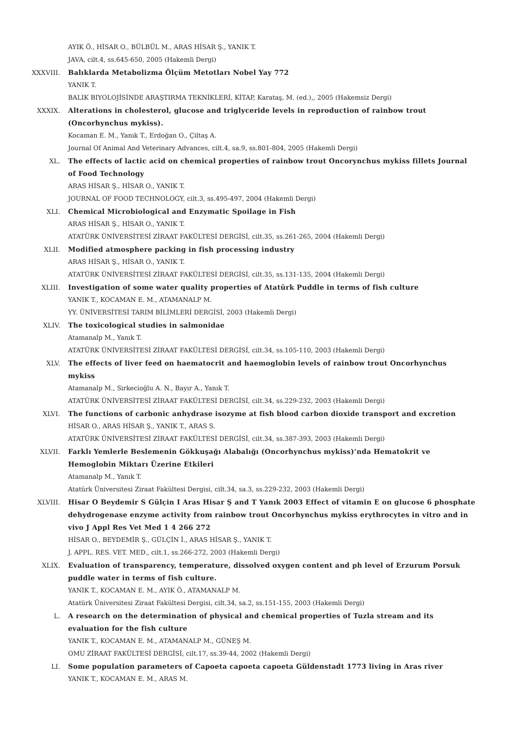AYIK Ö., HİSAR O., BÜLBÜL M., ARAS HİSAR Ş., YANIK T.
JAVA, cilt.4, ss.645-650, 2005 (Hakemli Dergi)
XXXVIII. Balıklarda Metabolizma Ölçüm Metotları Nobel Yay 772
YANIK T.
BALIK BIYOLOJİSİNDE ARAŞTIRMA TEKNİKLERİ, KİTAP, Karataş, M. (ed.),, 2005 (Hakemsiz Dergi)
XXXIX. Alterations in cholesterol, glucose and triglyceride levels in reproduction of rainbow trout (Oncorhynchus mykiss).
Kocaman E. M., Yanık T., Erdoğan O., Çiltaş A.
Journal Of Animal And Veterinary Advances, cilt.4, sa.9, ss.801-804, 2005 (Hakemli Dergi)
XL. The effects of lactic acid on chemical properties of rainbow trout Oncorynchus mykiss fillets Journal of Food Technology
ARAS HİSAR Ş., HİSAR O., YANIK T.
JOURNAL OF FOOD TECHNOLOGY, cilt.3, ss.495-497, 2004 (Hakemli Dergi)
XLI. Chemical Microbiological and Enzymatic Spoilage in Fish
ARAS HİSAR Ş., HİSAR O., YANIK T.
ATATÜRK ÜNİVERSİTESİ ZİRAAT FAKÜLTESİ DERGİSİ, cilt.35, ss.261-265, 2004 (Hakemli Dergi)
XLII. Modified atmosphere packing in fish processing industry
ARAS HİSAR Ş., HİSAR O., YANIK T.
ATATÜRK ÜNİVERSİTESİ ZİRAAT FAKÜLTESİ DERGİSİ, cilt.35, ss.131-135, 2004 (Hakemli Dergi)
XLIII. Investigation of some water quality properties of Atatürk Puddle in terms of fish culture
YANIK T., KOCAMAN E. M., ATAMANALP M.
YY. ÜNİVERSİTESİ TARIM BİLİMLERİ DERGİSİ, 2003 (Hakemli Dergi)
XLIV. The toxicological studies in salmonidae
Atamanalp M., Yanık T.
ATATÜRK ÜNİVERSİTESİ ZİRAAT FAKÜLTESİ DERGİSİ, cilt.34, ss.105-110, 2003 (Hakemli Dergi)
XLV. The effects of liver feed on haematocrit and haemoglobin levels of rainbow trout Oncorhynchus mykiss
Atamanalp M., Sirkecioğlu A. N., Bayır A., Yanık T.
ATATÜRK ÜNİVERSİTESİ ZİRAAT FAKÜLTESİ DERGİSİ, cilt.34, ss.229-232, 2003 (Hakemli Dergi)
XLVI. The functions of carbonic anhydrase isozyme at fish blood carbon dioxide transport and excretion
HİSAR O., ARAS HİSAR Ş., YANIK T., ARAS S.
ATATÜRK ÜNİVERSİTESİ ZİRAAT FAKÜLTESİ DERGİSİ, cilt.34, ss.387-393, 2003 (Hakemli Dergi)
XLVII. Farklı Yemlerle Beslemenin Gökkuşağı Alabalığı (Oncorhynchus mykiss)’nda Hematokrit ve Hemoglobin Miktarı Üzerine Etkileri
Atamanalp M., Yanık T.
Atatürk Üniversitesi Ziraat Fakültesi Dergisi, cilt.34, sa.3, ss.229-232, 2003 (Hakemli Dergi)
XLVIII. Hisar O Beydemir S Gülçin I Aras Hisar Ş and T Yanık 2003 Effect of vitamin E on glucose 6 phosphate dehydrogenase enzyme activity from rainbow trout Oncorhynchus mykiss erythrocytes in vitro and in vivo J Appl Res Vet Med 1 4 266 272
HİSAR O., BEYDEMİR Ş., GÜLÇİN İ., ARAS HİSAR Ş., YANIK T.
J. APPL. RES. VET. MED., cilt.1, ss.266-272, 2003 (Hakemli Dergi)
XLIX. Evaluation of transparency, temperature, dissolved oxygen content and ph level of Erzurum Porsuk puddle water in terms of fish culture.
YANIK T., KOCAMAN E. M., AYIK Ö., ATAMANALP M.
Atatürk Üniversitesi Ziraat Fakültesi Dergisi, cilt.34, sa.2, ss.151-155, 2003 (Hakemli Dergi)
L. A research on the determination of physical and chemical properties of Tuzla stream and its evaluation for the fish culture
YANIK T., KOCAMAN E. M., ATAMANALP M., GÜNEŞ M.
OMU ZİRAAT FAKÜLTESİ DERGİSİ, cilt.17, ss.39-44, 2002 (Hakemli Dergi)
LI. Some population parameters of Capoeta capoeta capoeta Güldenstadt 1773 living in Aras river
YANIK T., KOCAMAN E. M., ARAS M.